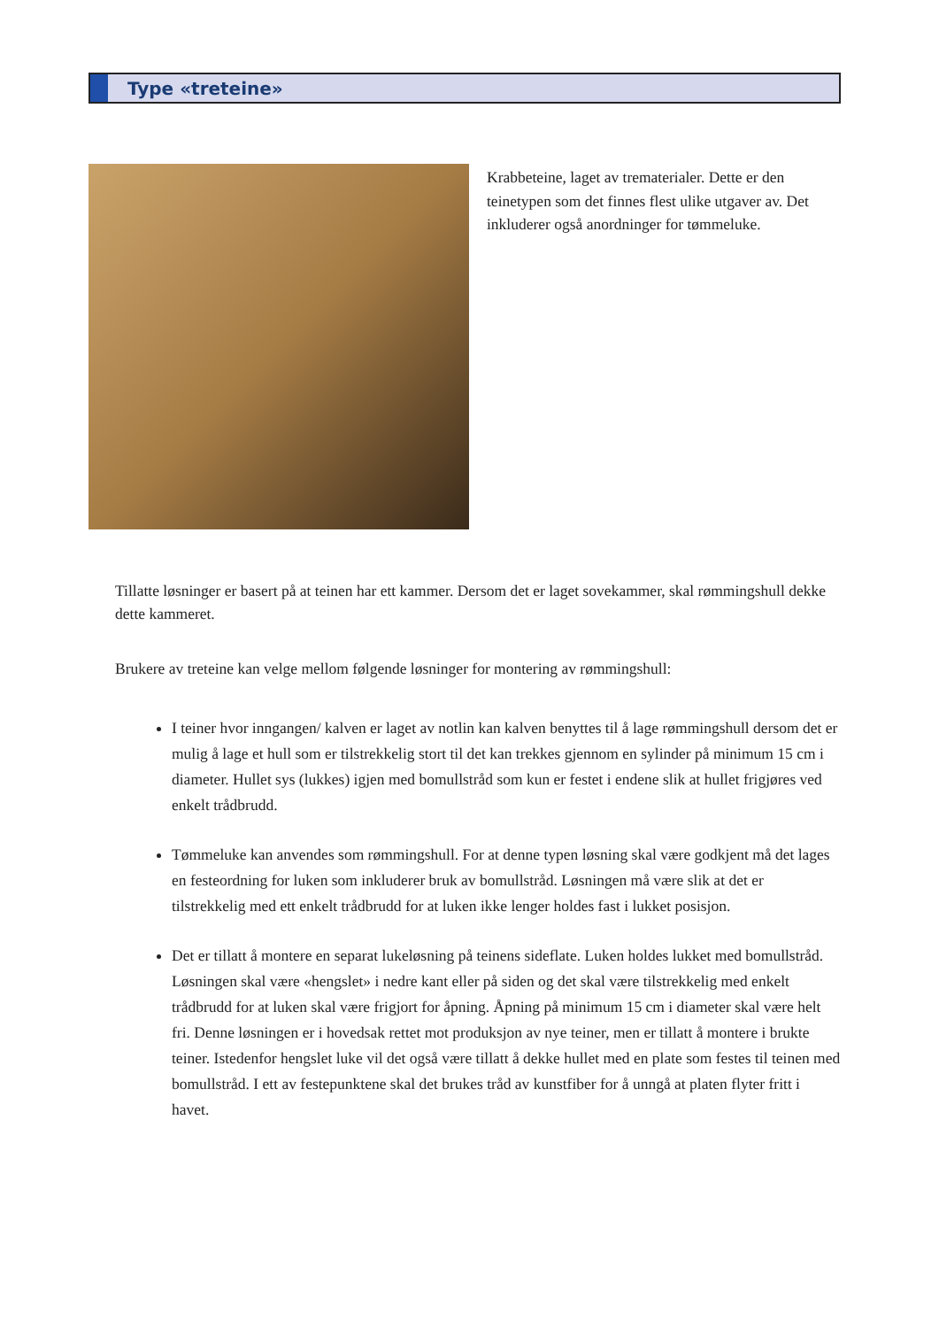Type «treteine»
Krabbeteine, laget av trematerialer. Dette er den teinetypen som det finnes flest ulike utgaver av. Det inkluderer også anordninger for tømmeluke.
Tillatte løsninger er basert på at teinen har ett kammer. Dersom det er laget sovekammer, skal rømmingshull dekke dette kammeret.
Brukere av treteine kan velge mellom følgende løsninger for montering av rømmingshull:
I teiner hvor inngangen/ kalven er laget av notlin kan kalven benyttes til å lage rømmingshull dersom det er mulig å lage et hull som er tilstrekkelig stort til det kan trekkes gjennom en sylinder på minimum 15 cm i diameter. Hullet sys (lukkes) igjen med bomullstråd som kun er festet i endene slik at hullet frigjøres ved enkelt trådbrudd.
Tømmeluke kan anvendes som rømmingshull. For at denne typen løsning skal være godkjent må det lages en festeordning for luken som inkluderer bruk av bomullstråd. Løsningen må være slik at det er tilstrekkelig med ett enkelt trådbrudd for at luken ikke lenger holdes fast i lukket posisjon.
Det er tillatt å montere en separat lukeløsning på teinens sideflate. Luken holdes lukket med bomullstråd. Løsningen skal være «hengslet» i nedre kant eller på siden og det skal være tilstrekkelig med enkelt trådbrudd for at luken skal være frigjort for åpning. Åpning på minimum 15 cm i diameter skal være helt fri. Denne løsningen er i hovedsak rettet mot produksjon av nye teiner, men er tillatt å montere i brukte teiner. Istedenfor hengslet luke vil det også være tillatt å dekke hullet med en plate som festes til teinen med bomullstråd. I ett av festepunktene skal det brukes tråd av kunstfiber for å unngå at platen flyter fritt i havet.